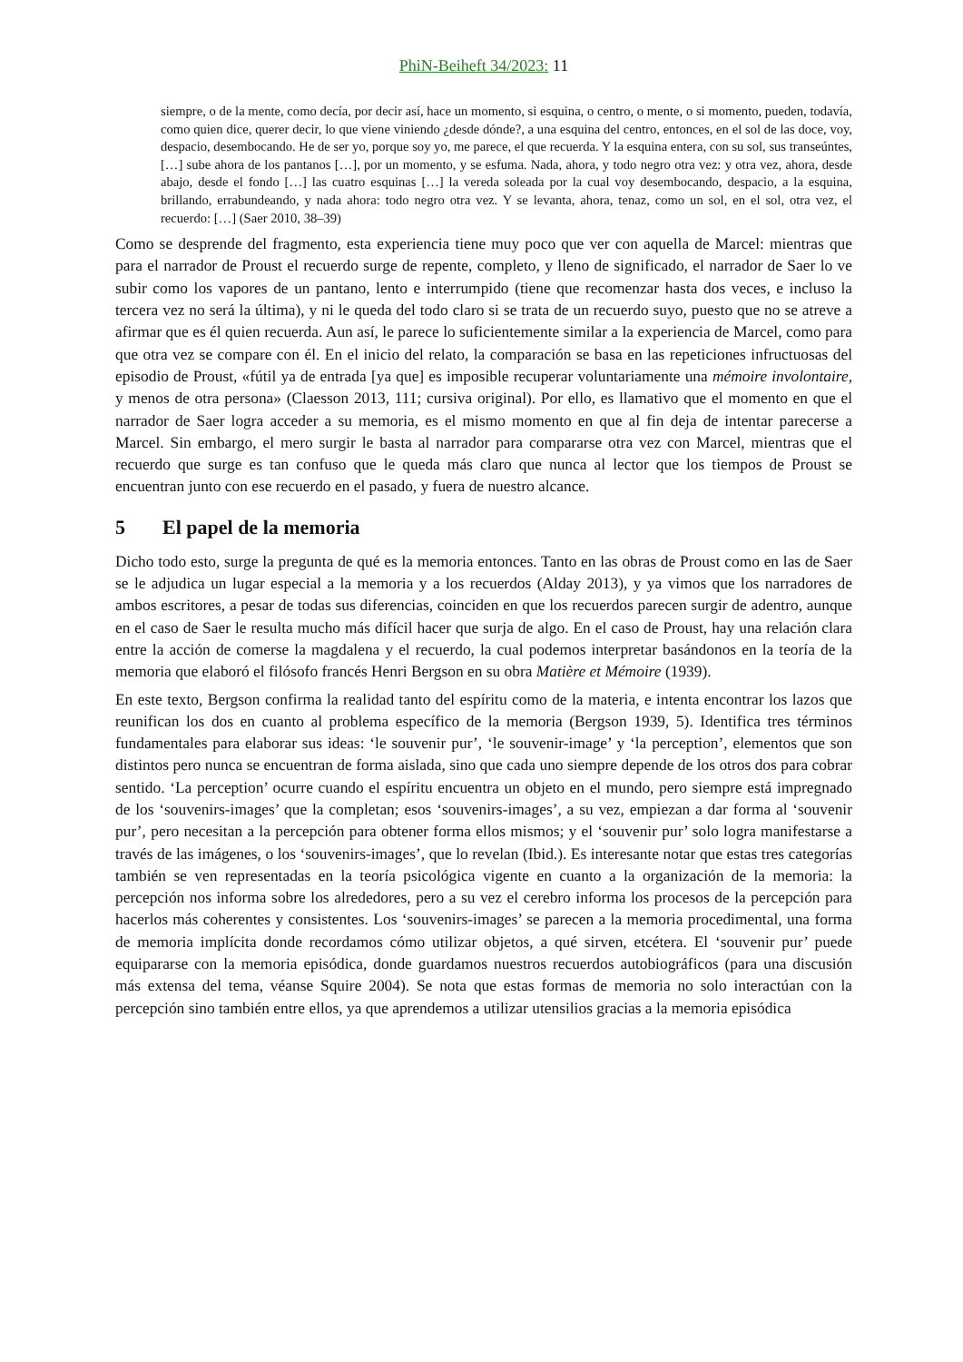PhiN-Beiheft 34/2023: 11
siempre, o de la mente, como decía, por decir así, hace un momento, si esquina, o centro, o mente, o si momento, pueden, todavía, como quien dice, querer decir, lo que viene viniendo ¿desde dónde?, a una esquina del centro, entonces, en el sol de las doce, voy, despacio, desembocando. He de ser yo, porque soy yo, me parece, el que recuerda. Y la esquina entera, con su sol, sus transeúntes, […] sube ahora de los pantanos […], por un momento, y se esfuma. Nada, ahora, y todo negro otra vez: y otra vez, ahora, desde abajo, desde el fondo […] las cuatro esquinas […] la vereda soleada por la cual voy desembocando, despacio, a la esquina, brillando, errabundeando, y nada ahora: todo negro otra vez. Y se levanta, ahora, tenaz, como un sol, en el sol, otra vez, el recuerdo: […] (Saer 2010, 38–39)
Como se desprende del fragmento, esta experiencia tiene muy poco que ver con aquella de Marcel: mientras que para el narrador de Proust el recuerdo surge de repente, completo, y lleno de significado, el narrador de Saer lo ve subir como los vapores de un pantano, lento e interrumpido (tiene que recomenzar hasta dos veces, e incluso la tercera vez no será la última), y ni le queda del todo claro si se trata de un recuerdo suyo, puesto que no se atreve a afirmar que es él quien recuerda. Aun así, le parece lo suficientemente similar a la experiencia de Marcel, como para que otra vez se compare con él. En el inicio del relato, la comparación se basa en las repeticiones infructuosas del episodio de Proust, «fútil ya de entrada [ya que] es imposible recuperar voluntariamente una mémoire involontaire, y menos de otra persona» (Claesson 2013, 111; cursiva original). Por ello, es llamativo que el momento en que el narrador de Saer logra acceder a su memoria, es el mismo momento en que al fin deja de intentar parecerse a Marcel. Sin embargo, el mero surgir le basta al narrador para compararse otra vez con Marcel, mientras que el recuerdo que surge es tan confuso que le queda más claro que nunca al lector que los tiempos de Proust se encuentran junto con ese recuerdo en el pasado, y fuera de nuestro alcance.
5 El papel de la memoria
Dicho todo esto, surge la pregunta de qué es la memoria entonces. Tanto en las obras de Proust como en las de Saer se le adjudica un lugar especial a la memoria y a los recuerdos (Alday 2013), y ya vimos que los narradores de ambos escritores, a pesar de todas sus diferencias, coinciden en que los recuerdos parecen surgir de adentro, aunque en el caso de Saer le resulta mucho más difícil hacer que surja de algo. En el caso de Proust, hay una relación clara entre la acción de comerse la magdalena y el recuerdo, la cual podemos interpretar basándonos en la teoría de la memoria que elaboró el filósofo francés Henri Bergson en su obra Matière et Mémoire (1939).
En este texto, Bergson confirma la realidad tanto del espíritu como de la materia, e intenta encontrar los lazos que reunifican los dos en cuanto al problema específico de la memoria (Bergson 1939, 5). Identifica tres términos fundamentales para elaborar sus ideas: ‘le souvenir pur’, ‘le souvenir-image’ y ‘la perception’, elementos que son distintos pero nunca se encuen­tran de forma aislada, sino que cada uno siempre depende de los otros dos para cobrar sentido. ‘La perception’ ocurre cuando el espíritu encuentra un objeto en el mundo, pero siempre está impregnado de los ‘souvenirs-images’ que la completan; esos ‘souvenirs-images’, a su vez, empiezan a dar forma al ‘souvenir pur’, pero necesitan a la percepción para obtener forma ellos mismos; y el ‘souvenir pur’ solo logra manifestarse a través de las imágenes, o los ‘souvenirs-images’, que lo revelan (Ibid.). Es interesante notar que estas tres categorías también se ven representadas en la teoría psicológica vigente en cuanto a la organización de la memoria: la percepción nos informa sobre los alrededores, pero a su vez el cerebro informa los procesos de la percepción para hacerlos más coherentes y consistentes. Los ‘souvenirs-images’ se parecen a la memoria procedimental, una forma de memoria implícita donde recordamos cómo utilizar objetos, a qué sirven, etcétera. El ‘souvenir pur’ puede equipararse con la memoria episódica, donde guardamos nuestros recuerdos autobiográficos (para una discusión más extensa del tema, véanse Squire 2004). Se nota que estas formas de memoria no solo interactúan con la percepción sino también entre ellos, ya que aprendemos a utilizar utensilios gracias a la memoria episódica